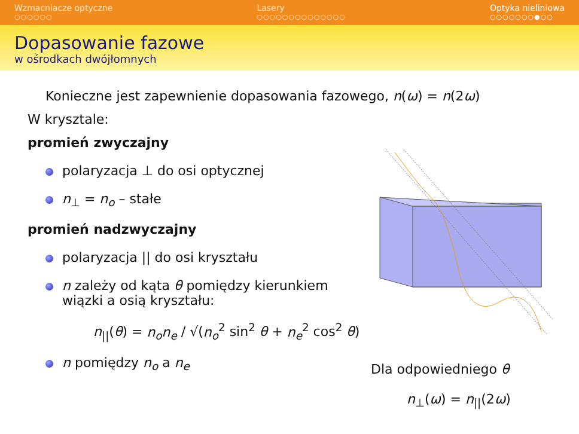Wzmacniacze optyczne
○○○○○○
Lasery
○○○○○○○○○○○○○○
Optyka nieliniowa
○○○○○○○●○○
Dopasowanie fazowe
w ośrodkach dwójłomnych
Konieczne jest zapewnienie dopasowania fazowego, n(ω) = n(2ω)
W krysztale:
promień zwyczajny
polaryzacja ⊥ do osi optycznej
n<sub>⊥</sub> = n<sub>o</sub> – stałe
promień nadzwyczajny
polaryzacja || do osi kryształu
n zależy od kąta θ pomiędzy kierunkiem wiązki a osią kryształu:
n<sub>||</sub>(θ) = n<sub>o</sub>n<sub>e</sub> / √(n<sub>o</sub><sup>2</sup> sin<sup>2</sup> θ + n<sub>e</sub><sup>2</sup> cos<sup>2</sup> θ)
n pomiędzy n<sub>o</sub> a n<sub>e</sub>
Dla odpowiedniego θ
n<sub>⊥</sub>(ω) = n<sub>||</sub>(2ω)